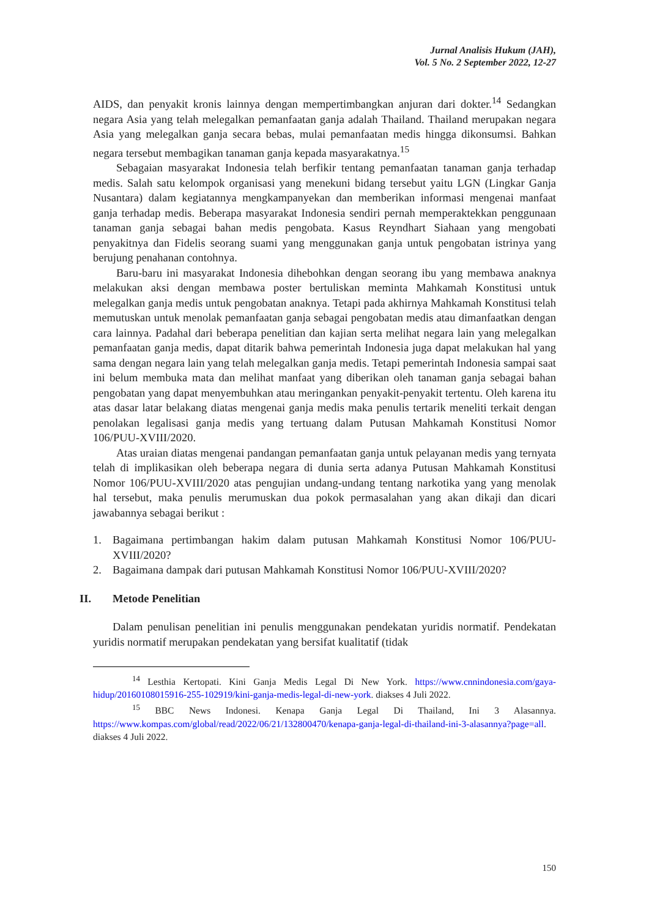Jurnal Analisis Hukum (JAH),
Vol. 5 No. 2 September 2022, 12-27
AIDS, dan penyakit kronis lainnya dengan mempertimbangkan anjuran dari dokter.<sup>14</sup> Sedangkan negara Asia yang telah melegalkan pemanfaatan ganja adalah Thailand. Thailand merupakan negara Asia yang melegalkan ganja secara bebas, mulai pemanfaatan medis hingga dikonsumsi. Bahkan negara tersebut membagikan tanaman ganja kepada masyarakatnya.<sup>15</sup>
Sebagaian masyarakat Indonesia telah berfikir tentang pemanfaatan tanaman ganja terhadap medis. Salah satu kelompok organisasi yang menekuni bidang tersebut yaitu LGN (Lingkar Ganja Nusantara) dalam kegiatannya mengkampanyekan dan memberikan informasi mengenai manfaat ganja terhadap medis. Beberapa masyarakat Indonesia sendiri pernah memperaktekkan penggunaan tanaman ganja sebagai bahan medis pengobata. Kasus Reyndhart Siahaan yang mengobati penyakitnya dan Fidelis seorang suami yang menggunakan ganja untuk pengobatan istrinya yang berujung penahanan contohnya.
Baru-baru ini masyarakat Indonesia dihebohkan dengan seorang ibu yang membawa anaknya melakukan aksi dengan membawa poster bertuliskan meminta Mahkamah Konstitusi untuk melegalkan ganja medis untuk pengobatan anaknya. Tetapi pada akhirnya Mahkamah Konstitusi telah memutuskan untuk menolak pemanfaatan ganja sebagai pengobatan medis atau dimanfaatkan dengan cara lainnya. Padahal dari beberapa penelitian dan kajian serta melihat negara lain yang melegalkan pemanfaatan ganja medis, dapat ditarik bahwa pemerintah Indonesia juga dapat melakukan hal yang sama dengan negara lain yang telah melegalkan ganja medis. Tetapi pemerintah Indonesia sampai saat ini belum membuka mata dan melihat manfaat yang diberikan oleh tanaman ganja sebagai bahan pengobatan yang dapat menyembuhkan atau meringankan penyakit-penyakit tertentu. Oleh karena itu atas dasar latar belakang diatas mengenai ganja medis maka penulis tertarik meneliti terkait dengan penolakan legalisasi ganja medis yang tertuang dalam Putusan Mahkamah Konstitusi Nomor 106/PUU-XVIII/2020.
Atas uraian diatas mengenai pandangan pemanfaatan ganja untuk pelayanan medis yang ternyata telah di implikasikan oleh beberapa negara di dunia serta adanya Putusan Mahkamah Konstitusi Nomor 106/PUU-XVIII/2020 atas pengujian undang-undang tentang narkotika yang yang menolak hal tersebut, maka penulis merumuskan dua pokok permasalahan yang akan dikaji dan dicari jawabannya sebagai berikut :
1. Bagaimana pertimbangan hakim dalam putusan Mahkamah Konstitusi Nomor 106/PUU-XVIII/2020?
2. Bagaimana dampak dari putusan Mahkamah Konstitusi Nomor 106/PUU-XVIII/2020?
II. Metode Penelitian
Dalam penulisan penelitian ini penulis menggunakan pendekatan yuridis normatif. Pendekatan yuridis normatif merupakan pendekatan yang bersifat kualitatif (tidak
<sup>14</sup> Lesthia Kertopati. Kini Ganja Medis Legal Di New York. https://www.cnnindonesia.com/gaya-hidup/20160108015916-255-102919/kini-ganja-medis-legal-di-new-york. diakses 4 Juli 2022.
<sup>15</sup> BBC News Indonesi. Kenapa Ganja Legal Di Thailand, Ini 3 Alasannya. https://www.kompas.com/global/read/2022/06/21/132800470/kenapa-ganja-legal-di-thailand-ini-3-alasannya?page=all. diakses 4 Juli 2022.
150